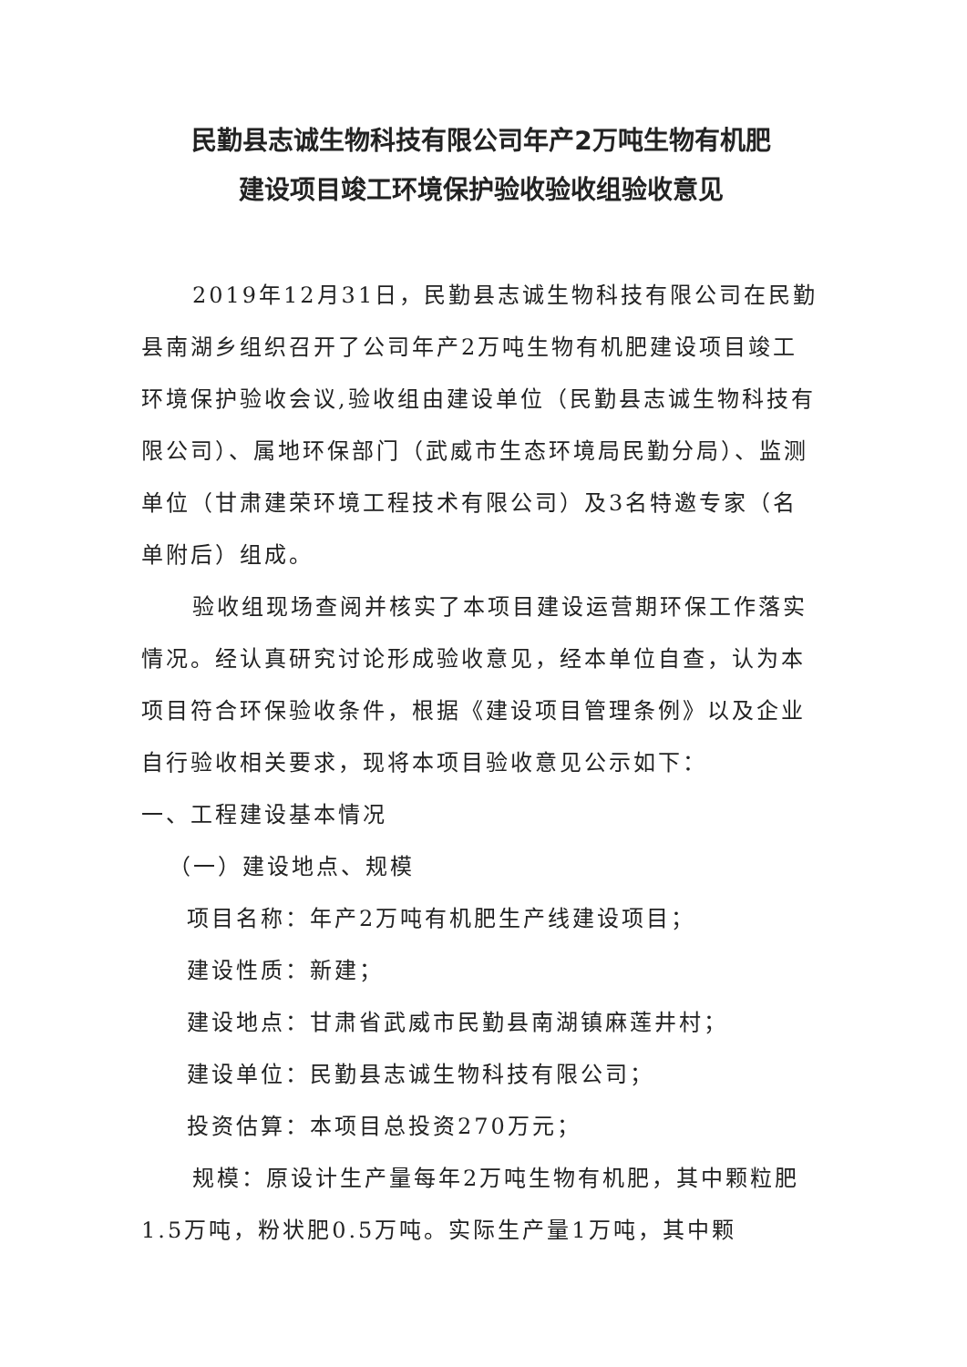民勤县志诚生物科技有限公司年产2万吨生物有机肥
建设项目竣工环境保护验收验收组验收意见
2019年12月31日，民勤县志诚生物科技有限公司在民勤县南湖乡组织召开了公司年产2万吨生物有机肥建设项目竣工环境保护验收会议,验收组由建设单位（民勤县志诚生物科技有限公司）、属地环保部门（武威市生态环境局民勤分局）、监测单位（甘肃建荣环境工程技术有限公司）及3名特邀专家（名单附后）组成。
验收组现场查阅并核实了本项目建设运营期环保工作落实情况。经认真研究讨论形成验收意见，经本单位自查，认为本项目符合环保验收条件，根据《建设项目管理条例》以及企业自行验收相关要求，现将本项目验收意见公示如下：
一、工程建设基本情况
（一）建设地点、规模
项目名称：年产2万吨有机肥生产线建设项目；
建设性质：新建；
建设地点：甘肃省武威市民勤县南湖镇麻莲井村；
建设单位：民勤县志诚生物科技有限公司；
投资估算：本项目总投资270万元；
规模：原设计生产量每年2万吨生物有机肥，其中颗粒肥1.5万吨，粉状肥0.5万吨。实际生产量1万吨，其中颗